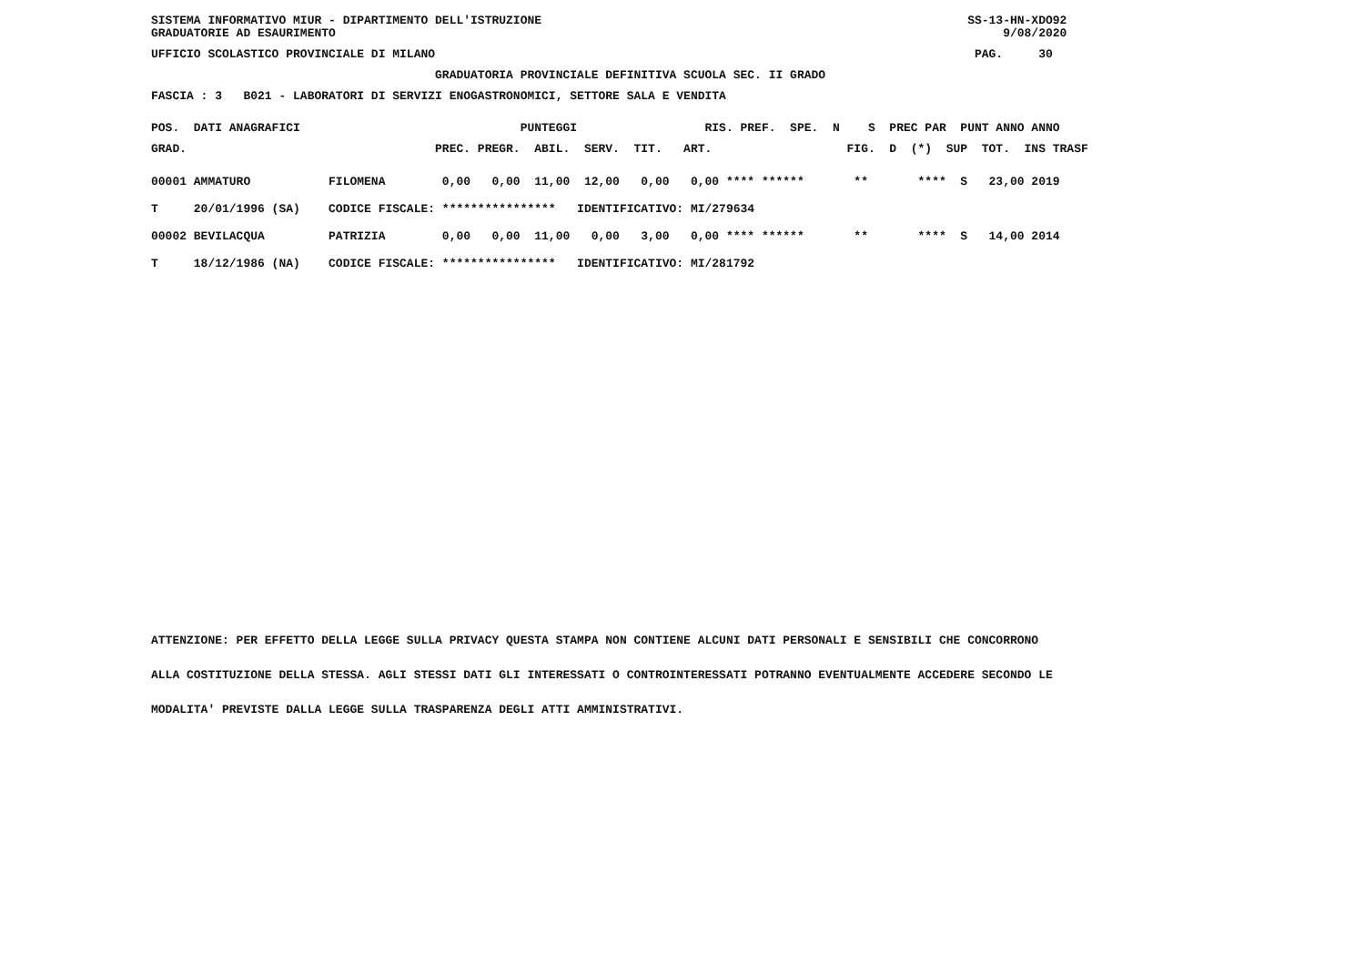SISTEMA INFORMATIVO MIUR - DIPARTIMENTO DELL'ISTRUZIONE                                                            SS-13-HN-XDO92
GRADUATORIE AD ESAURIMENTO                                                                                              9/08/2020
UFFICIO SCOLASTICO PROVINCIALE DI MILANO                                                                            PAG.     30
                                        GRADUATORIA PROVINCIALE DEFINITIVA SCUOLA SEC. II GRADO
FASCIA : 3   B021 - LABORATORI DI SERVIZI ENOGASTRONOMICI, SETTORE SALA E VENDITA
POS.  DATI ANAGRAFICI                               PUNTEGGI                  RIS. PREF.  SPE.  N    S  PREC PAR  PUNT ANNO ANNO
GRAD.                                   PREC. PREGR.  ABIL.  SERV.  TIT.   ART.                   FIG.  D  (*)  SUP  TOT.  INS TRASF
00001 AMMATURO           FILOMENA        0,00   0,00  11,00  12,00   0,00   0,00 **** ******       **       ****  S   23,00 2019
T     20/01/1996 (SA)    CODICE FISCALE: ****************   IDENTIFICATIVO: MI/279634
00002 BEVILACQUA         PATRIZIA        0,00   0,00  11,00   0,00   3,00   0,00 **** ******       **       ****  S   14,00 2014
T     18/12/1986 (NA)    CODICE FISCALE: ****************   IDENTIFICATIVO: MI/281792
ATTENZIONE: PER EFFETTO DELLA LEGGE SULLA PRIVACY QUESTA STAMPA NON CONTIENE ALCUNI DATI PERSONALI E SENSIBILI CHE CONCORRONO
ALLA COSTITUZIONE DELLA STESSA. AGLI STESSI DATI GLI INTERESSATI O CONTROINTERESSATI POTRANNO EVENTUALMENTE ACCEDERE SECONDO LE
MODALITA' PREVISTE DALLA LEGGE SULLA TRASPARENZA DEGLI ATTI AMMINISTRATIVI.